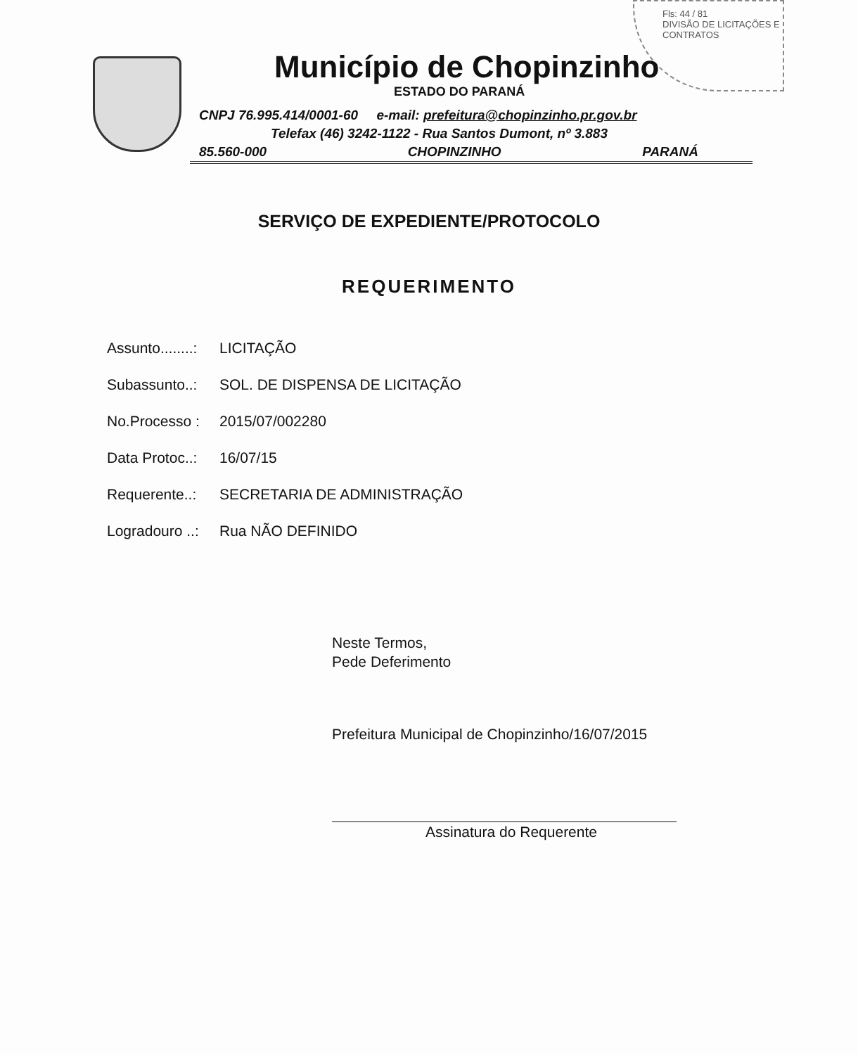Fls: 44 / 81
DIVISÃO DE LICITAÇÕES E CONTRATOS
Município de Chopinzinho
ESTADO DO PARANÁ
CNPJ 76.995.414/0001-60 e-mail: prefeitura@chopinzinho.pr.gov.br
Telefax (46) 3242-1122 - Rua Santos Dumont, nº 3.883
85.560-000 CHOPINZINHO PARANÁ
SERVIÇO DE EXPEDIENTE/PROTOCOLO
REQUERIMENTO
Assunto........: LICITAÇÃO
Subassunto..: SOL. DE DISPENSA DE LICITAÇÃO
No.Processo : 2015/07/002280
Data Protoc..: 16/07/15
Requerente..: SECRETARIA DE ADMINISTRAÇÃO
Logradouro ..: Rua NÃO DEFINIDO
Neste Termos,
Pede Deferimento
Prefeitura Municipal de Chopinzinho/16/07/2015
Assinatura do Requerente